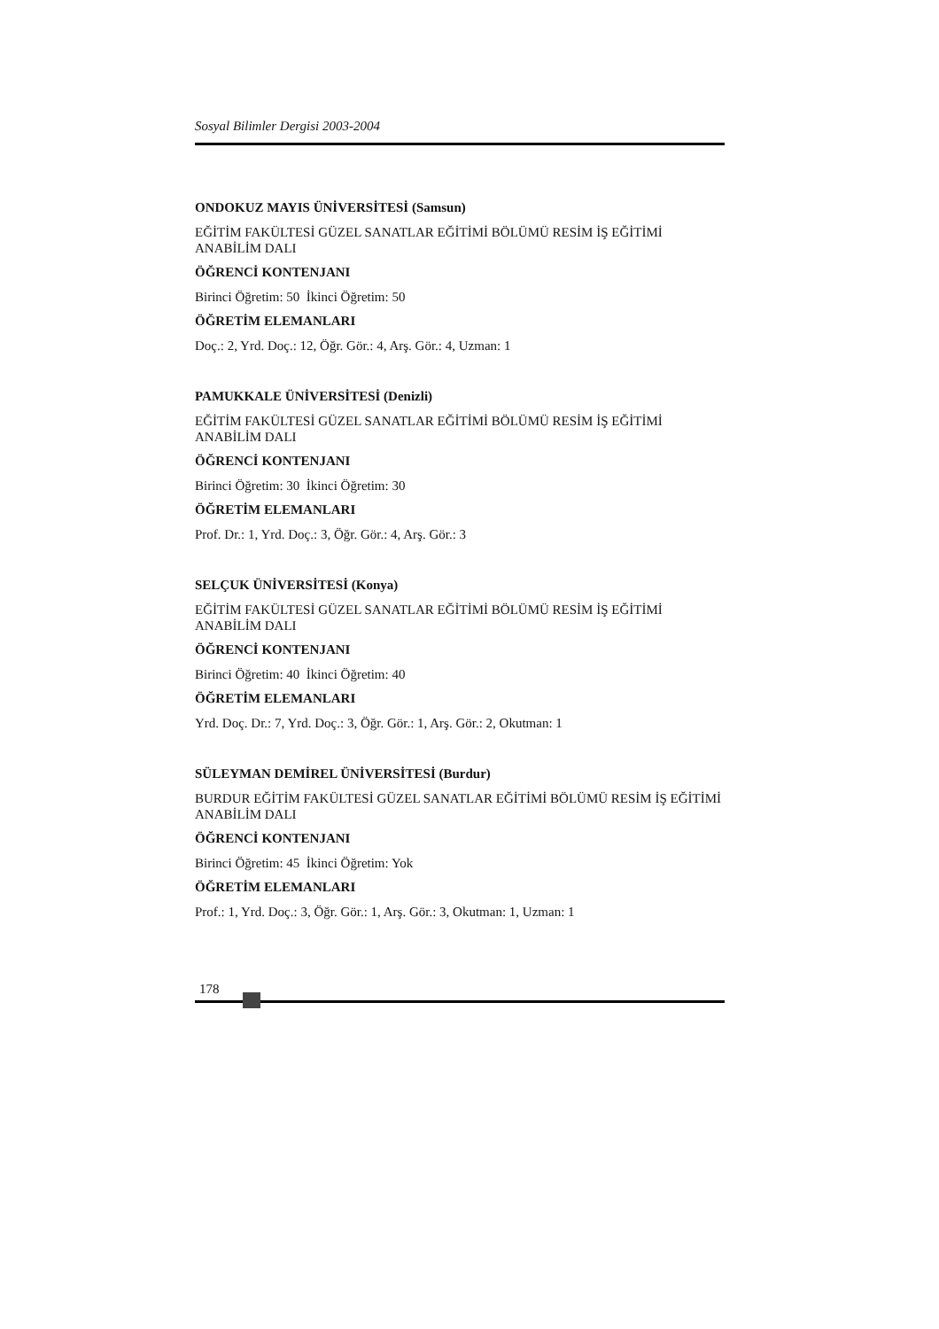Sosyal Bilimler Dergisi 2003-2004
ONDOKUZ MAYIS ÜNİVERSİTESİ (Samsun)
EĞİTİM FAKÜLTESİ GÜZEL SANATLAR EĞİTİMİ BÖLÜMÜ RESİM İŞ EĞİTİMİ ANABİLİM DALI
ÖĞRENCİ KONTENJANI
Birinci Öğretim: 50 İkinci Öğretim: 50
ÖĞRETİM ELEMANLARI
Doç.: 2, Yrd. Doç.: 12, Öğr. Gör.: 4, Arş. Gör.: 4, Uzman: 1
PAMUKKALE ÜNİVERSİTESİ (Denizli)
EĞİTİM FAKÜLTESİ GÜZEL SANATLAR EĞİTİMİ BÖLÜMÜ RESİM İŞ EĞİTİMİ ANABİLİM DALI
ÖĞRENCİ KONTENJANI
Birinci Öğretim: 30 İkinci Öğretim: 30
ÖĞRETİM ELEMANLARI
Prof. Dr.: 1, Yrd. Doç.: 3, Öğr. Gör.: 4, Arş. Gör.: 3
SELÇUK ÜNİVERSİTESİ (Konya)
EĞİTİM FAKÜLTESİ GÜZEL SANATLAR EĞİTİMİ BÖLÜMÜ RESİM İŞ EĞİTİMİ ANABİLİM DALI
ÖĞRENCİ KONTENJANI
Birinci Öğretim: 40 İkinci Öğretim: 40
ÖĞRETİM ELEMANLARI
Yrd. Doç. Dr.: 7, Yrd. Doç.: 3, Öğr. Gör.: 1, Arş. Gör.: 2, Okutman: 1
SÜLEYMAN DEMİREL ÜNİVERSİTESİ (Burdur)
BURDUR EĞİTİM FAKÜLTESİ GÜZEL SANATLAR EĞİTİMİ BÖLÜMÜ RESİM İŞ EĞİTİMİ ANABİLİM DALI
ÖĞRENCİ KONTENJANI
Birinci Öğretim: 45 İkinci Öğretim: Yok
ÖĞRETİM ELEMANLARI
Prof.: 1, Yrd. Doç.: 3, Öğr. Gör.: 1, Arş. Gör.: 3, Okutman: 1, Uzman: 1
178